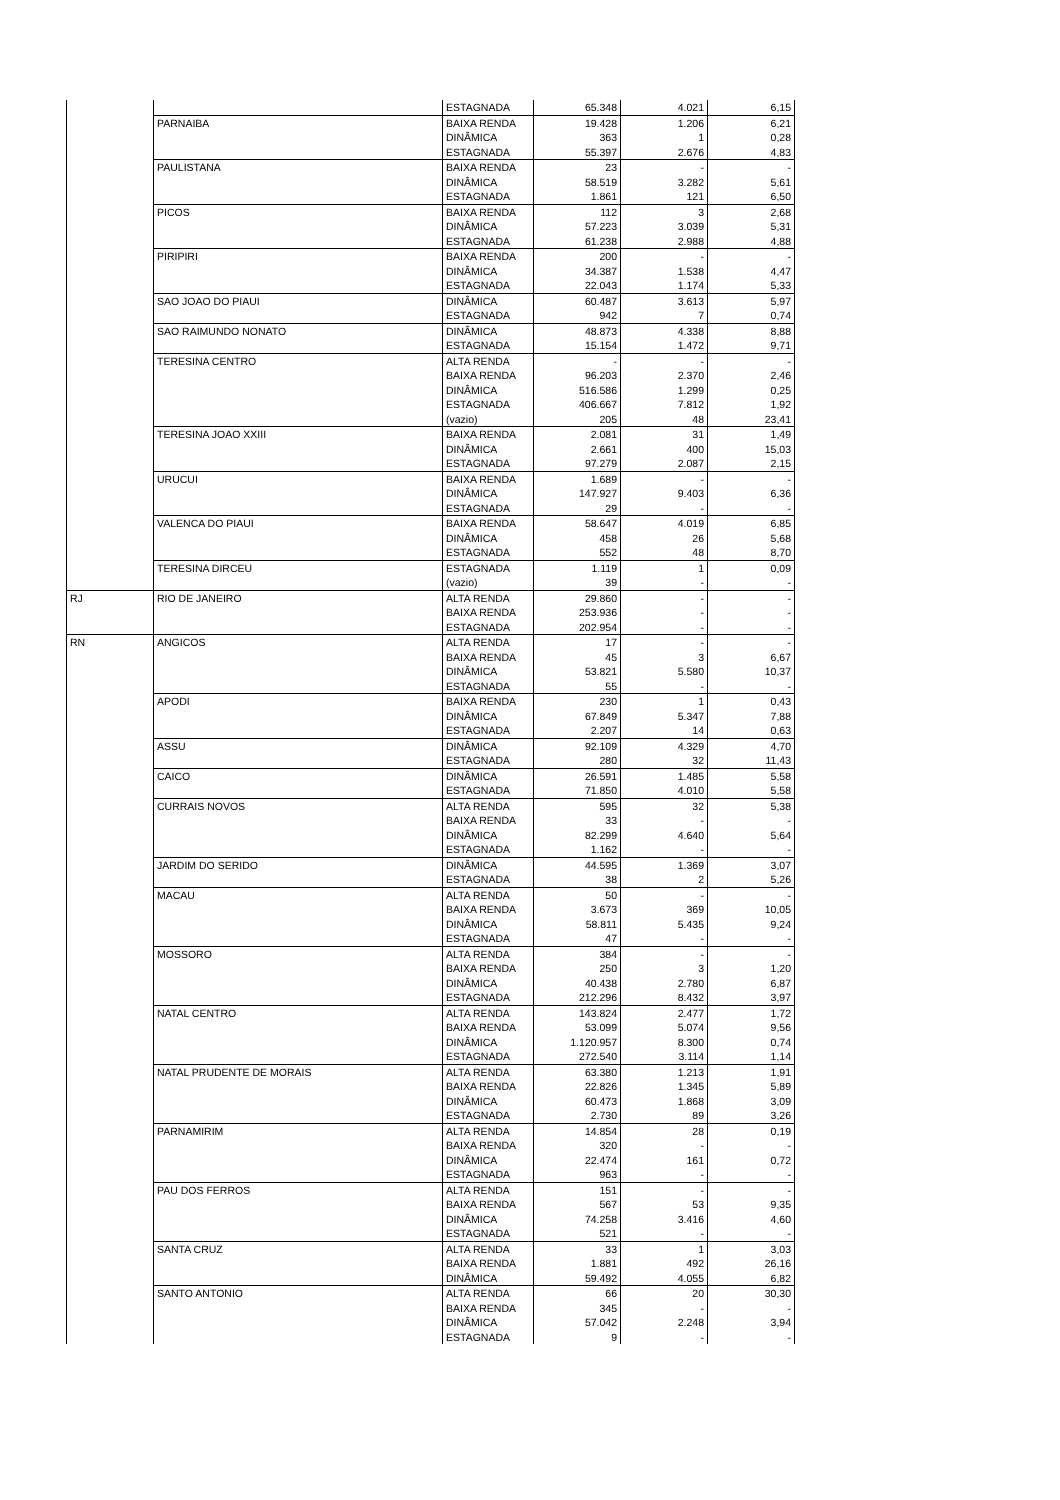| | | ESTAGNADA | 65.348 | 4.021 | 6,15 |
| | PARNAIBA | BAIXA RENDA | 19.428 | 1.206 | 6,21 |
| | | DINÂMICA | 363 | 1 | 0,28 |
| | | ESTAGNADA | 55.397 | 2.676 | 4,83 |
| | PAULISTANA | BAIXA RENDA | 23 | - | - |
| | | DINÂMICA | 58.519 | 3.282 | 5,61 |
| | | ESTAGNADA | 1.861 | 121 | 6,50 |
| | PICOS | BAIXA RENDA | 112 | 3 | 2,68 |
| | | DINÂMICA | 57.223 | 3.039 | 5,31 |
| | | ESTAGNADA | 61.238 | 2.988 | 4,88 |
| | PIRIPIRI | BAIXA RENDA | 200 | - | - |
| | | DINÂMICA | 34.387 | 1.538 | 4,47 |
| | | ESTAGNADA | 22.043 | 1.174 | 5,33 |
| | SAO JOAO DO PIAUI | DINÂMICA | 60.487 | 3.613 | 5,97 |
| | | ESTAGNADA | 942 | 7 | 0,74 |
| | SAO RAIMUNDO NONATO | DINÂMICA | 48.873 | 4.338 | 8,88 |
| | | ESTAGNADA | 15.154 | 1.472 | 9,71 |
| | TERESINA CENTRO | ALTA RENDA | - | - | - |
| | | BAIXA RENDA | 96.203 | 2.370 | 2,46 |
| | | DINÂMICA | 516.586 | 1.299 | 0,25 |
| | | ESTAGNADA | 406.667 | 7.812 | 1,92 |
| | | (vazio) | 205 | 48 | 23,41 |
| | TERESINA JOAO XXIII | BAIXA RENDA | 2.081 | 31 | 1,49 |
| | | DINÂMICA | 2.661 | 400 | 15,03 |
| | | ESTAGNADA | 97.279 | 2.087 | 2,15 |
| | URUCUI | BAIXA RENDA | 1.689 | - | - |
| | | DINÂMICA | 147.927 | 9.403 | 6,36 |
| | | ESTAGNADA | 29 | - | - |
| | VALENCA DO PIAUI | BAIXA RENDA | 58.647 | 4.019 | 6,85 |
| | | DINÂMICA | 458 | 26 | 5,68 |
| | | ESTAGNADA | 552 | 48 | 8,70 |
| | TERESINA DIRCEU | ESTAGNADA | 1.119 | 1 | 0,09 |
| | | (vazio) | 39 | - | - |
| RJ | RIO DE JANEIRO | ALTA RENDA | 29.860 | - | - |
| | | BAIXA RENDA | 253.936 | - | - |
| | | ESTAGNADA | 202.954 | - | - |
| RN | ANGICOS | ALTA RENDA | 17 | - | - |
| | | BAIXA RENDA | 45 | 3 | 6,67 |
| | | DINÂMICA | 53.821 | 5.580 | 10,37 |
| | | ESTAGNADA | 55 | - | - |
| | APODI | BAIXA RENDA | 230 | 1 | 0,43 |
| | | DINÂMICA | 67.849 | 5.347 | 7,88 |
| | | ESTAGNADA | 2.207 | 14 | 0,63 |
| | ASSU | DINÂMICA | 92.109 | 4.329 | 4,70 |
| | | ESTAGNADA | 280 | 32 | 11,43 |
| | CAICO | DINÂMICA | 26.591 | 1.485 | 5,58 |
| | | ESTAGNADA | 71.850 | 4.010 | 5,58 |
| | CURRAIS NOVOS | ALTA RENDA | 595 | 32 | 5,38 |
| | | BAIXA RENDA | 33 | - | - |
| | | DINÂMICA | 82.299 | 4.640 | 5,64 |
| | | ESTAGNADA | 1.162 | - | - |
| | JARDIM DO SERIDO | DINÂMICA | 44.595 | 1.369 | 3,07 |
| | | ESTAGNADA | 38 | 2 | 5,26 |
| | MACAU | ALTA RENDA | 50 | - | - |
| | | BAIXA RENDA | 3.673 | 369 | 10,05 |
| | | DINÂMICA | 58.811 | 5.435 | 9,24 |
| | | ESTAGNADA | 47 | - | - |
| | MOSSORO | ALTA RENDA | 384 | - | - |
| | | BAIXA RENDA | 250 | 3 | 1,20 |
| | | DINÂMICA | 40.438 | 2.780 | 6,87 |
| | | ESTAGNADA | 212.296 | 8.432 | 3,97 |
| | NATAL CENTRO | ALTA RENDA | 143.824 | 2.477 | 1,72 |
| | | BAIXA RENDA | 53.099 | 5.074 | 9,56 |
| | | DINÂMICA | 1.120.957 | 8.300 | 0,74 |
| | | ESTAGNADA | 272.540 | 3.114 | 1,14 |
| | NATAL PRUDENTE DE MORAIS | ALTA RENDA | 63.380 | 1.213 | 1,91 |
| | | BAIXA RENDA | 22.826 | 1.345 | 5,89 |
| | | DINÂMICA | 60.473 | 1.868 | 3,09 |
| | | ESTAGNADA | 2.730 | 89 | 3,26 |
| | PARNAMIRIM | ALTA RENDA | 14.854 | 28 | 0,19 |
| | | BAIXA RENDA | 320 | - | - |
| | | DINÂMICA | 22.474 | 161 | 0,72 |
| | | ESTAGNADA | 963 | - | - |
| | PAU DOS FERROS | ALTA RENDA | 151 | - | - |
| | | BAIXA RENDA | 567 | 53 | 9,35 |
| | | DINÂMICA | 74.258 | 3.416 | 4,60 |
| | | ESTAGNADA | 521 | - | - |
| | SANTA CRUZ | ALTA RENDA | 33 | 1 | 3,03 |
| | | BAIXA RENDA | 1.881 | 492 | 26,16 |
| | | DINÂMICA | 59.492 | 4.055 | 6,82 |
| | SANTO ANTONIO | ALTA RENDA | 66 | 20 | 30,30 |
| | | BAIXA RENDA | 345 | - | - |
| | | DINÂMICA | 57.042 | 2.248 | 3,94 |
| | | ESTAGNADA | 9 | - | - |